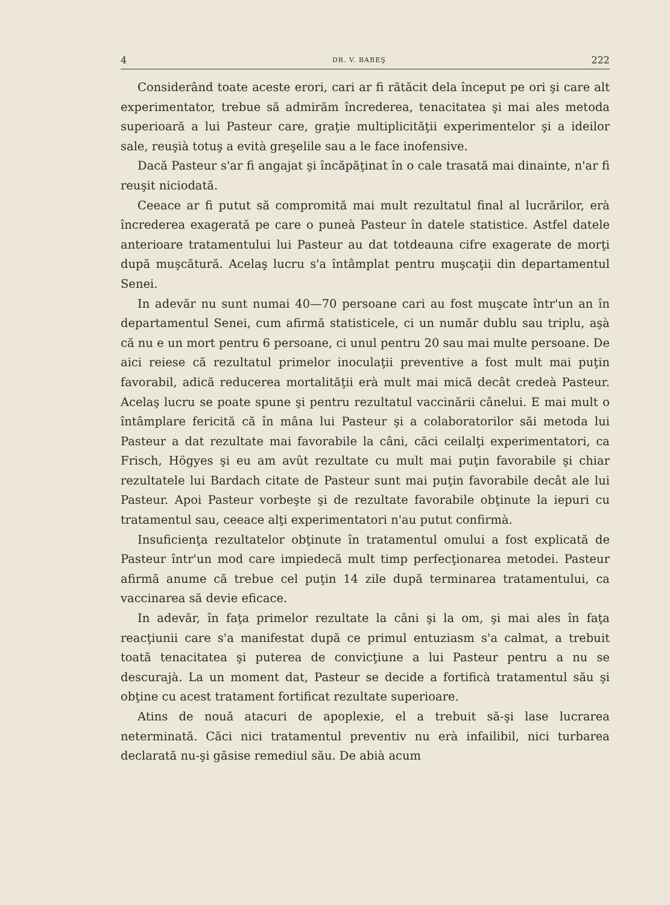4 DR. V. BABEŞ 222
Considerând toate aceste erori, cari ar fi rătăcit dela început pe ori şi care alt experimentator, trebue să admirăm încrederea, tenacitatea şi mai ales metoda superioară a lui Pasteur care, graţie multiplicităţii experimentelor şi a ideilor sale, reuşià totuş a evità greşelile sau a le face inofensive.
Dacă Pasteur s'ar fi angajat şi încăpăţinat în o cale trasată mai dinainte, n'ar fi reuşit niciodată.
Ceeace ar fi putut să compromită mai mult rezultatul final al lucrărilor, erà încrederea exagerată pe care o puneà Pasteur în datele statistice. Astfel datele anterioare tratamentului lui Pasteur au dat totdeauna cifre exagerate de morţi după muşcătură. Acelaş lucru s'a întâmplat pentru muşcaţii din departamentul Senei.
In adevăr nu sunt numai 40—70 persoane cari au fost muşcate într'un an în departamentul Senei, cum afirmă statisticele, ci un număr dublu sau triplu, aşà că nu e un mort pentru 6 persoane, ci unul pentru 20 sau mai multe persoane. De aici reiese că rezultatul primelor inoculaţii preventive a fost mult mai puţin favorabil, adică reducerea mortalităţii erà mult mai mică decât credeà Pasteur. Acelaş lucru se poate spune şi pentru rezultatul vaccinării cânelui. E mai mult o întâmplare fericită că în mâna lui Pasteur şi a colaboratorilor săi metoda lui Pasteur a dat rezultate mai favorabile la câni, căci ceilalţi experimentatori, ca Frisch, Högyes şi eu am avût rezultate cu mult mai puţin favorabile şi chiar rezultatele lui Bardach citate de Pasteur sunt mai puţin favorabile decât ale lui Pasteur. Apoi Pasteur vorbeşte şi de rezultate favorabile obţinute la iepuri cu tratamentul sau, ceeace alţi experimentatori n'au putut confirmà.
Insuficienţa rezultatelor obţinute în tratamentul omului a fost explicată de Pasteur într'un mod care impiedecă mult timp perfecţionarea metodei. Pasteur afirmă anume că trebue cel puţin 14 zile după terminarea tratamentului, ca vaccinarea să devie eficace.
In adevăr, în faţa primelor rezultate la câni şi la om, şi mai ales în faţa reacţiunii care s'a manifestat după ce primul entuziasm s'a calmat, a trebuit toată tenacitatea şi puterea de convicţiune a lui Pasteur pentru a nu se descurajà. La un moment dat, Pasteur se decide a fortificà tratamentul său şi obţine cu acest tratament fortificat rezultate superioare.
Atins de nouă atacuri de apoplexie, el a trebuit să-şi lase lucrarea neterminată. Căci nici tratamentul preventiv nu erà infailibil, nici turbarea declarată nu-şi găsise remediul său. De abià acum